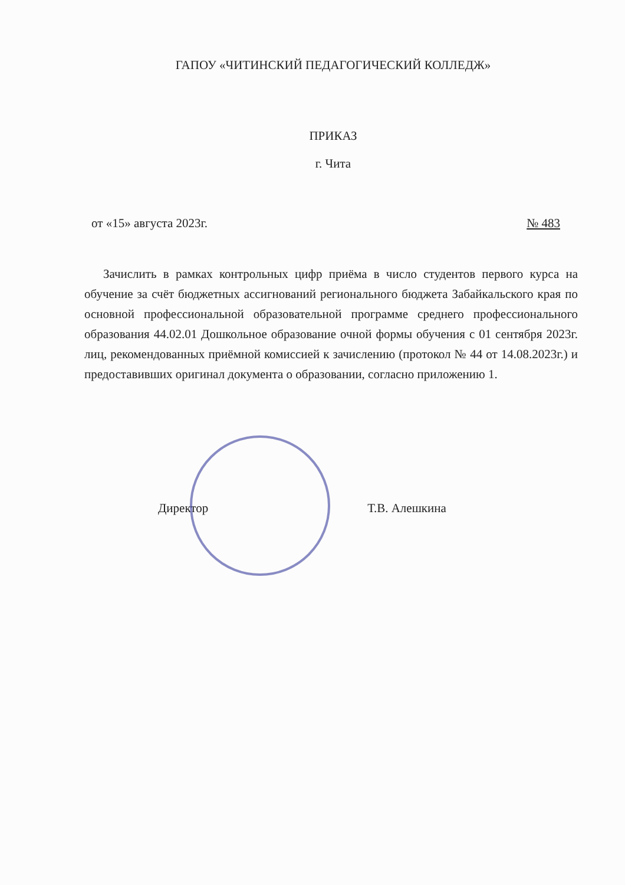ГАПОУ «ЧИТИНСКИЙ ПЕДАГОГИЧЕСКИЙ КОЛЛЕДЖ»
ПРИКАЗ
г. Чита
от «15» августа 2023г. № 483
Зачислить в рамках контрольных цифр приёма в число студентов первого курса на обучение за счёт бюджетных ассигнований регионального бюджета Забайкальского края по основной профессиональной образовательной программе среднего профессионального образования 44.02.01 Дошкольное образование очной формы обучения с 01 сентября 2023г. лиц, рекомендованных приёмной комиссией к зачислению (протокол № 44 от 14.08.2023г.) и предоставивших оригинал документа о образовании, согласно приложению 1.
Директор Т.В. Алешкина